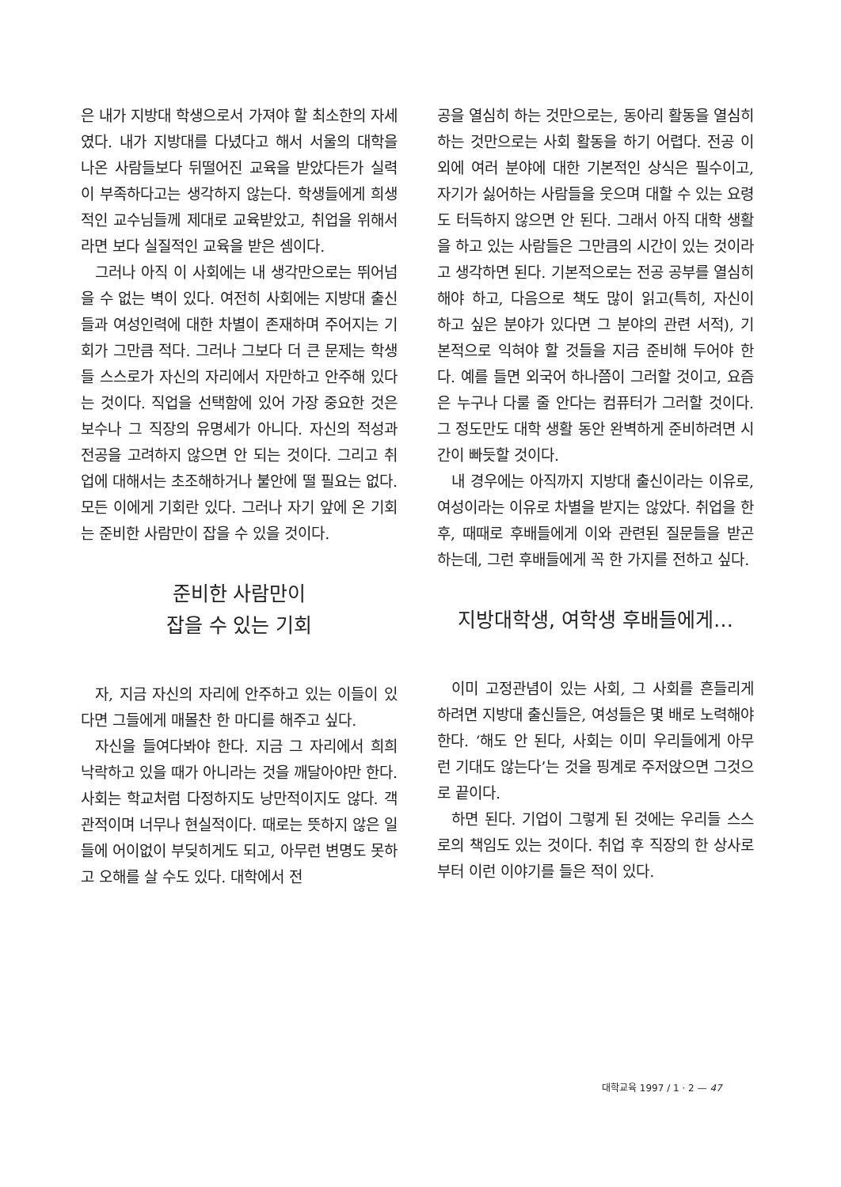은 내가 지방대 학생으로서 가져야 할 최소한의 자세였다. 내가 지방대를 다녔다고 해서 서울의 대학을 나온 사람들보다 뒤떨어진 교육을 받았다든가 실력이 부족하다고는 생각하지 않는다. 학생들에게 희생적인 교수님들께 제대로 교육받았고, 취업을 위해서라면 보다 실질적인 교육을 받은 셈이다.
그러나 아직 이 사회에는 내 생각만으로는 뛰어넘을 수 없는 벽이 있다. 여전히 사회에는 지방대 출신들과 여성인력에 대한 차별이 존재하며 주어지는 기회가 그만큼 적다. 그러나 그보다 더 큰 문제는 학생들 스스로가 자신의 자리에서 자만하고 안주해 있다는 것이다. 직업을 선택함에 있어 가장 중요한 것은 보수나 그 직장의 유명세가 아니다. 자신의 적성과 전공을 고려하지 않으면 안 되는 것이다. 그리고 취업에 대해서는 초조해하거나 불안에 떨 필요는 없다. 모든 이에게 기회란 있다. 그러나 자기 앞에 온 기회는 준비한 사람만이 잡을 수 있을 것이다.
준비한 사람만이
잡을 수 있는 기회
자, 지금 자신의 자리에 안주하고 있는 이들이 있다면 그들에게 매몰찬 한 마디를 해주고 싶다.
자신을 들여다봐야 한다. 지금 그 자리에서 희희낙락하고 있을 때가 아니라는 것을 깨달아야만 한다. 사회는 학교처럼 다정하지도 낭만적이지도 않다. 객관적이며 너무나 현실적이다. 때로는 뜻하지 않은 일들에 어이없이 부딪히게도 되고, 아무런 변명도 못하고 오해를 살 수도 있다. 대학에서 전
공을 열심히 하는 것만으로는, 동아리 활동을 열심히 하는 것만으로는 사회 활동을 하기 어렵다. 전공 이외에 여러 분야에 대한 기본적인 상식은 필수이고, 자기가 싫어하는 사람들을 웃으며 대할 수 있는 요령도 터득하지 않으면 안 된다. 그래서 아직 대학 생활을 하고 있는 사람들은 그만큼의 시간이 있는 것이라고 생각하면 된다. 기본적으로는 전공 공부를 열심히 해야 하고, 다음으로 책도 많이 읽고(특히, 자신이 하고 싶은 분야가 있다면 그 분야의 관련 서적), 기본적으로 익혀야 할 것들을 지금 준비해 두어야 한다. 예를 들면 외국어 하나쯤이 그러할 것이고, 요즘은 누구나 다룰 줄 안다는 컴퓨터가 그러할 것이다. 그 정도만도 대학 생활 동안 완벽하게 준비하려면 시간이 빠듯할 것이다.
내 경우에는 아직까지 지방대 출신이라는 이유로, 여성이라는 이유로 차별을 받지는 않았다. 취업을 한 후, 때때로 후배들에게 이와 관련된 질문들을 받곤 하는데, 그런 후배들에게 꼭 한 가지를 전하고 싶다.
지방대학생, 여학생 후배들에게…
이미 고정관념이 있는 사회, 그 사회를 흔들리게 하려면 지방대 출신들은, 여성들은 몇 배로 노력해야 한다. ‘해도 안 된다, 사회는 이미 우리들에게 아무런 기대도 않는다’는 것을 핑계로 주저앉으면 그것으로 끝이다.
하면 된다. 기업이 그렇게 된 것에는 우리들 스스로의 책임도 있는 것이다. 취업 후 직장의 한 상사로부터 이런 이야기를 들은 적이 있다.
대학교육 1997 / 1 · 2 — 47